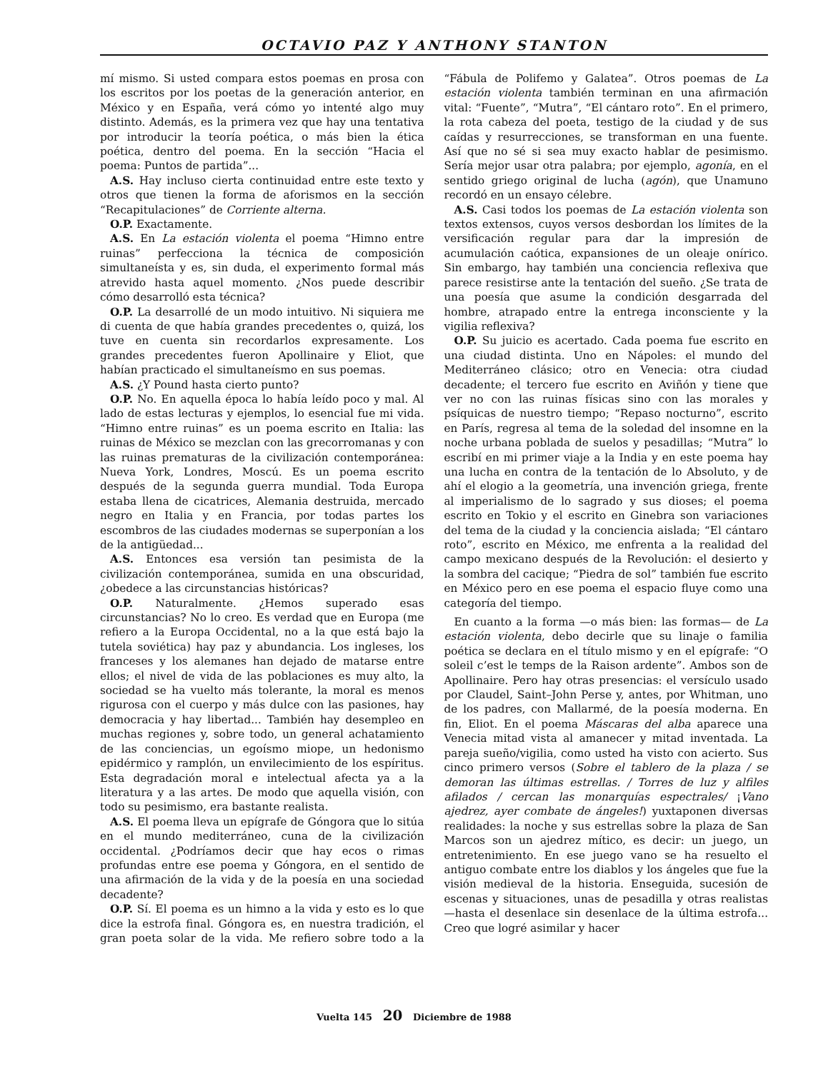OCTAVIO PAZ Y ANTHONY STANTON
mí mismo. Si usted compara estos poemas en prosa con los escritos por los poetas de la generación anterior, en México y en España, verá cómo yo intenté algo muy distinto. Además, es la primera vez que hay una tentativa por introducir la teoría poética, o más bien la ética poética, dentro del poema. En la sección “Hacia el poema: Puntos de partida”...
A.S. Hay incluso cierta continuidad entre este texto y otros que tienen la forma de aforismos en la sección “Recapitulaciones” de Corriente alterna.
O.P. Exactamente.
A.S. En La estación violenta el poema “Himno entre ruinas” perfecciona la técnica de composición simultaneísta y es, sin duda, el experimento formal más atrevido hasta aquel momento. ¿Nos puede describir cómo desarrolló esta técnica?
O.P. La desarrollé de un modo intuitivo. Ni siquiera me di cuenta de que había grandes precedentes o, quizá, los tuve en cuenta sin recordarlos expresamente. Los grandes precedentes fueron Apollinaire y Eliot, que habían practicado el simultaneísmo en sus poemas.
A.S. ¿Y Pound hasta cierto punto?
O.P. No. En aquella época lo había leído poco y mal. Al lado de estas lecturas y ejemplos, lo esencial fue mi vida. “Himno entre ruinas” es un poema escrito en Italia: las ruinas de México se mezclan con las grecorromanas y con las ruinas prematuras de la civilización contemporánea: Nueva York, Londres, Moscú. Es un poema escrito después de la segunda guerra mundial. Toda Europa estaba llena de cicatrices, Alemania destruida, mercado negro en Italia y en Francia, por todas partes los escombros de las ciudades modernas se superponían a los de la antigüedad...
A.S. Entonces esa versión tan pesimista de la civilización contemporánea, sumida en una obscuridad, ¿obedece a las circunstancias históricas?
O.P. Naturalmente. ¿Hemos superado esas circunstancias? No lo creo. Es verdad que en Europa (me refiero a la Europa Occidental, no a la que está bajo la tutela soviética) hay paz y abundancia. Los ingleses, los franceses y los alemanes han dejado de matarse entre ellos; el nivel de vida de las poblaciones es muy alto, la sociedad se ha vuelto más tolerante, la moral es menos rigurosa con el cuerpo y más dulce con las pasiones, hay democracia y hay libertad... También hay desempleo en muchas regiones y, sobre todo, un general achatamiento de las conciencias, un egoísmo miope, un hedonismo epidérmico y ramplón, un envilecimiento de los espíritus. Esta degradación moral e intelectual afecta ya a la literatura y a las artes. De modo que aquella visión, con todo su pesimismo, era bastante realista.
A.S. El poema lleva un epígrafe de Góngora que lo sitúa en el mundo mediterráneo, cuna de la civilización occidental. ¿Podríamos decir que hay ecos o rimas profundas entre ese poema y Góngora, en el sentido de una afirmación de la vida y de la poesía en una sociedad decadente?
O.P. Sí. El poema es un himno a la vida y esto es lo que dice la estrofa final. Góngora es, en nuestra tradición, el gran poeta solar de la vida. Me refiero sobre todo a la “Fábula de Polifemo y Galatea”. Otros poemas de La estación violenta también terminan en una afirmación vital: “Fuente”, “Mutra”, “El cántaro roto”. En el primero, la rota cabeza del poeta, testigo de la ciudad y de sus caídas y resurrecciones, se transforman en una fuente. Así que no sé si sea muy exacto hablar de pesimismo. Sería mejor usar otra palabra; por ejemplo, agonía, en el sentido griego original de lucha (agón), que Unamuno recordó en un ensayo célebre.
A.S. Casi todos los poemas de La estación violenta son textos extensos, cuyos versos desbordan los límites de la versificación regular para dar la impresión de acumulación caótica, expansiones de un oleaje onírico. Sin embargo, hay también una conciencia reflexiva que parece resistirse ante la tentación del sueño. ¿Se trata de una poesía que asume la condición desgarrada del hombre, atrapado entre la entrega inconsciente y la vigilia reflexiva?
O.P. Su juicio es acertado. Cada poema fue escrito en una ciudad distinta. Uno en Nápoles: el mundo del Mediterráneo clásico; otro en Venecia: otra ciudad decadente; el tercero fue escrito en Aviñón y tiene que ver no con las ruinas físicas sino con las morales y psíquicas de nuestro tiempo; “Repaso nocturno”, escrito en París, regresa al tema de la soledad del insomne en la noche urbana poblada de suelos y pesadillas; “Mutra” lo escribí en mi primer viaje a la India y en este poema hay una lucha en contra de la tentación de lo Absoluto, y de ahí el elogio a la geometría, una invención griega, frente al imperialismo de lo sagrado y sus dioses; el poema escrito en Tokio y el escrito en Ginebra son variaciones del tema de la ciudad y la conciencia aislada; “El cántaro roto”, escrito en México, me enfrenta a la realidad del campo mexicano después de la Revolución: el desierto y la sombra del cacique; “Piedra de sol” también fue escrito en México pero en ese poema el espacio fluye como una categoría del tiempo.
En cuanto a la forma —o más bien: las formas— de La estación violenta, debo decirle que su linaje o familia poética se declara en el título mismo y en el epígrafe: “O soleil c’est le temps de la Raison ardente”. Ambos son de Apollinaire. Pero hay otras presencias: el versículo usado por Claudel, Saint–John Perse y, antes, por Whitman, uno de los padres, con Mallarmé, de la poesía moderna. En fin, Eliot. En el poema Máscaras del alba aparece una Venecia mitad vista al amanecer y mitad inventada. La pareja sueño/vigilia, como usted ha visto con acierto. Sus cinco primero versos (Sobre el tablero de la plaza / se demoran las últimas estrellas. / Torres de luz y alfiles afilados / cercan las monarquías espectrales/ ¡Vano ajedrez, ayer combate de ángeles!) yuxtaponen diversas realidades: la noche y sus estrellas sobre la plaza de San Marcos son un ajedrez mítico, es decir: un juego, un entretenimiento. En ese juego vano se ha resuelto el antiguo combate entre los diablos y los ángeles que fue la visión medieval de la historia. Enseguida, sucesión de escenas y situaciones, unas de pesadilla y otras realistas —hasta el desenlace sin desenlace de la última estrofa... Creo que logré asimilar y hacer
Vuelta 145 20 Diciembre de 1988